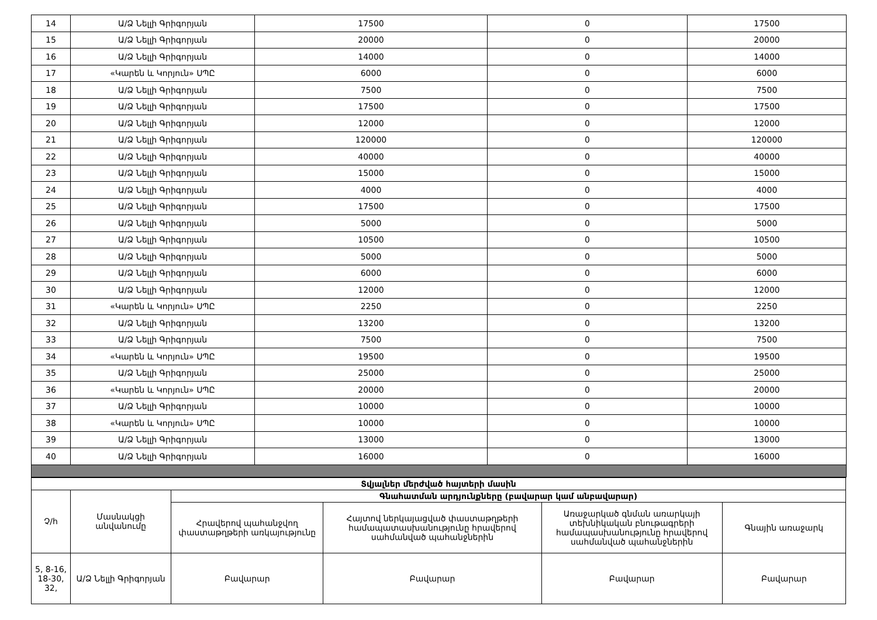| 14 | Ա/Ձ Նելլի Գրիգորյան | 17500 | 0 | 17500 |
| 15 | Ա/Ձ Նելլի Գրիգորյան | 20000 | 0 | 20000 |
| 16 | Ա/Ձ Նելլի Գրիգորյան | 14000 | 0 | 14000 |
| 17 | «Կարեն և Կորյուն» ՍՊԸ | 6000 | 0 | 6000 |
| 18 | Ա/Ձ Նելլի Գրիգորյան | 7500 | 0 | 7500 |
| 19 | Ա/Ձ Նելլի Գրիգորյան | 17500 | 0 | 17500 |
| 20 | Ա/Ձ Նելլի Գրիգորյան | 12000 | 0 | 12000 |
| 21 | Ա/Ձ Նելլի Գրիգորյան | 120000 | 0 | 120000 |
| 22 | Ա/Ձ Նելլի Գրիգորյան | 40000 | 0 | 40000 |
| 23 | Ա/Ձ Նելլի Գրիգորյան | 15000 | 0 | 15000 |
| 24 | Ա/Ձ Նելլի Գրիգորյան | 4000 | 0 | 4000 |
| 25 | Ա/Ձ Նելլի Գրիգորյան | 17500 | 0 | 17500 |
| 26 | Ա/Ձ Նելլի Գրիգորյան | 5000 | 0 | 5000 |
| 27 | Ա/Ձ Նելլի Գրիգորյան | 10500 | 0 | 10500 |
| 28 | Ա/Ձ Նելլի Գրիգորյան | 5000 | 0 | 5000 |
| 29 | Ա/Ձ Նելլի Գրիգորյան | 6000 | 0 | 6000 |
| 30 | Ա/Ձ Նելլի Գրիգորյան | 12000 | 0 | 12000 |
| 31 | «Կարեն և Կորյուն» ՍՊԸ | 2250 | 0 | 2250 |
| 32 | Ա/Ձ Նելլի Գրիգորյան | 13200 | 0 | 13200 |
| 33 | Ա/Ձ Նելլի Գրիգորյան | 7500 | 0 | 7500 |
| 34 | «Կարեն և Կորյուն» ՍՊԸ | 19500 | 0 | 19500 |
| 35 | Ա/Ձ Նելլի Գրիգորյան | 25000 | 0 | 25000 |
| 36 | «Կարեն և Կորյուն» ՍՊԸ | 20000 | 0 | 20000 |
| 37 | Ա/Ձ Նելլի Գրիգորյան | 10000 | 0 | 10000 |
| 38 | «Կարեն և Կորյուն» ՍՊԸ | 10000 | 0 | 10000 |
| 39 | Ա/Ձ Նելլի Գրիգորյան | 13000 | 0 | 13000 |
| 40 | Ա/Ձ Նելլի Գրիգորյան | 16000 | 0 | 16000 |
| Տվյալներ մերժված հայտերի մասին | | | | | |
| Չ/հ | Մասնակցի անվանումը | Գնահատման արդյունքները (բավարար կամ անբավարար) | | | |
| | | Հրավերով պահանջվող փաստաթղթերի առկայությունը | Հայտով ներկայացված փաստաթղթերի համապատասխանությունը հրավերով սահմանված պահանջներին | Առաջարկած գնման առարկայի տեխնիկական բնութագրերի համապասխանությունը հրավերով սահմանված պահանջներին | Գնային առաջարկ |
| 5, 8-16, 18-30, 32, | Ա/Ձ Նելլի Գրիգորյան | Բավարար | Բավարար | Բավարար | Բավարար |